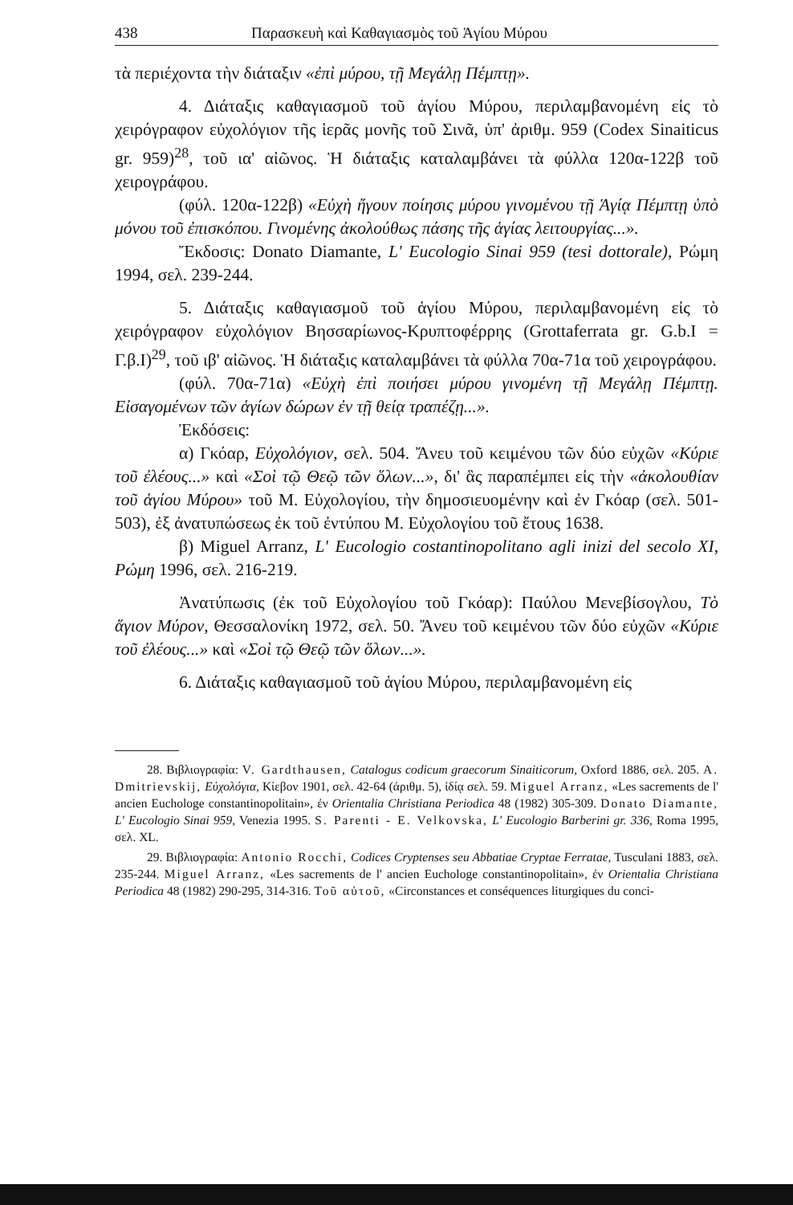438 Παρασκευὴ καὶ Καθαγιασμὸς τοῦ Ἁγίου Μύρου
τὰ περιέχοντα τὴν διάταξιν «ἐπὶ μύρου, τῇ Μεγάλῃ Πέμπτῃ».
4. Διάταξις καθαγιασμοῦ τοῦ ἁγίου Μύρου, περιλαμβανομένη εἰς τὸ χειρόγραφον εὐχολόγιον τῆς ἱερᾶς μονῆς τοῦ Σινᾶ, ὑπ' ἀριθμ. 959 (Codex Sinaiticus gr. 959)<sup>28</sup>, τοῦ ια' αἰῶνος. Ἡ διάταξις καταλαμβάνει τὰ φύλλα 120α-122β τοῦ χειρογράφου.
(φύλ. 120α-122β) «Εὐχὴ ἤγουν ποίησις μύρου γινομένου τῇ Ἁγίᾳ Πέμπτῃ ὑπὸ μόνου τοῦ ἐπισκόπου. Γινομένης ἀκολούθως πάσης τῆς ἁγίας λειτουργίας...».
Ἔκδοσις: Donato Diamante, L' Eucologio Sinai 959 (tesi dottorale), Ρώμη 1994, σελ. 239-244.
5. Διάταξις καθαγιασμοῦ τοῦ ἁγίου Μύρου, περιλαμβανομένη εἰς τὸ χειρόγραφον εὐχολόγιον Βησσαρίωνος-Κρυπτοφέρρης (Grottaferrata gr. G.b.I = Γ.β.I)<sup>29</sup>, τοῦ ιβ' αἰῶνος. Ἡ διάταξις καταλαμβάνει τὰ φύλλα 70α-71α τοῦ χειρογράφου.
(φύλ. 70α-71α) «Εὐχὴ ἐπὶ ποιήσει μύρου γινομένη τῇ Μεγάλῃ Πέμπτῃ. Εἰσαγομένων τῶν ἁγίων δώρων ἐν τῇ θείᾳ τραπέζῃ...».
Ἐκδόσεις:
α) Γκόαρ, Εὐχολόγιον, σελ. 504. Ἄνευ τοῦ κειμένου τῶν δύο εὐχῶν «Κύριε τοῦ ἐλέους...» καὶ «Σοὶ τῷ Θεῷ τῶν ὅλων...», δι' ἃς παραπέμπει εἰς τὴν «ἀκολουθίαν τοῦ ἁγίου Μύρου» τοῦ Μ. Εὐχολογίου, τὴν δημοσιευομένην καὶ ἐν Γκόαρ (σελ. 501- 503), ἐξ ἀνατυπώσεως ἐκ τοῦ ἐντύπου Μ. Εὐχολογίου τοῦ ἔτους 1638.
β) Miguel Arranz, L' Eucologio costantinopolitano agli inizi del secolo XI, Ρώμη 1996, σελ. 216-219.
Ἀνατύπωσις (ἐκ τοῦ Εὐχολογίου τοῦ Γκόαρ): Παύλου Μενεβίσογλου, Τὸ ἅγιον Μύρον, Θεσσαλονίκη 1972, σελ. 50. Ἄνευ τοῦ κειμένου τῶν δύο εὐχῶν «Κύριε τοῦ ἐλέους...» καὶ «Σοὶ τῷ Θεῷ τῶν ὅλων...».
6. Διάταξις καθαγιασμοῦ τοῦ ἁγίου Μύρου, περιλαμβανομένη εἰς
28. Βιβλιογραφία: V. Gardthausen, Catalogus codicum graecorum Sinaiticorum, Oxford 1886, σελ. 205. A. Dmitrievskij, Εὐχολόγια, Κίεβον 1901, σελ. 42-64 (ἀριθμ. 5), ἰδίᾳ σελ. 59. Miguel Arranz, «Les sacrements de l' ancien Euchologe constantinopolitain», ἐν Orientalia Christiana Periodica 48 (1982) 305-309. Donato Diamante, L' Eucologio Sinai 959, Venezia 1995. S. Parenti - E. Velkovska, L' Eucologio Barberini gr. 336, Roma 1995, σελ. XL.
29. Βιβλιογραφία: Antonio Rocchi, Codices Cryptenses seu Abbatiae Cryptae Ferratae, Tusculani 1883, σελ. 235-244. Miguel Arranz, «Les sacrements de l' ancien Euchologe constantinopolitain», ἐν Orientalia Christiana Periodica 48 (1982) 290-295, 314-316. Τοῦ αὐτοῦ, «Circonstances et conséquences liturgiques du conci-